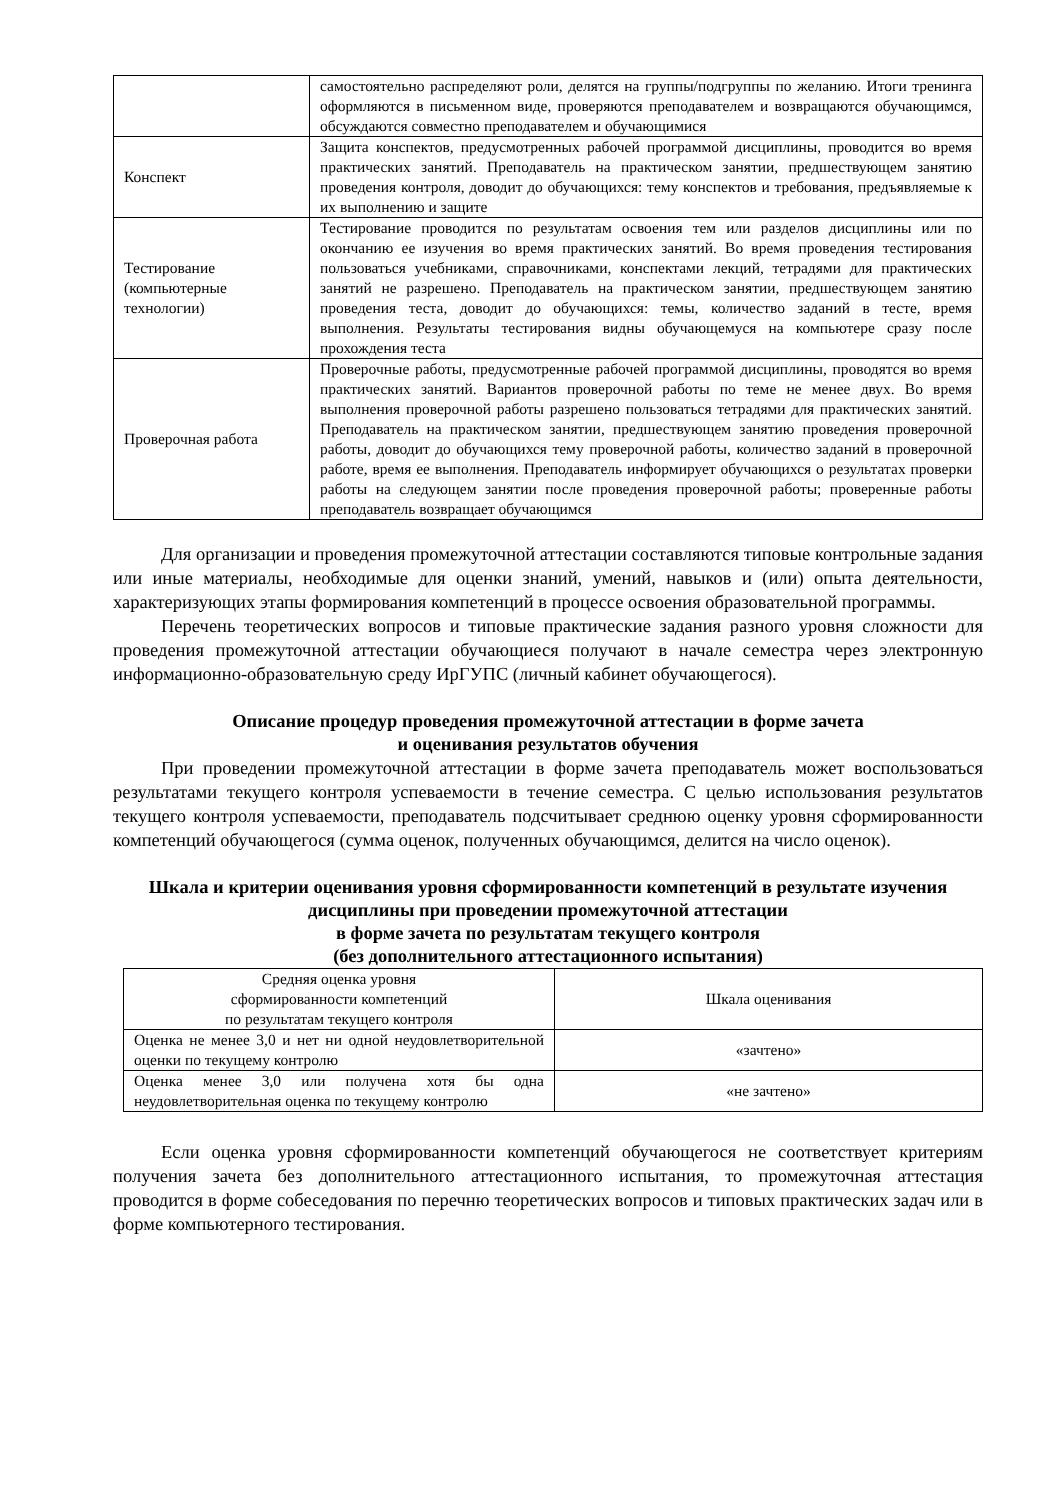| | самостоятельно распределяют роли, делятся на группы/подгруппы по желанию. Итоги тренинга оформляются в письменном виде, проверяются преподавателем и возвращаются обучающимся, обсуждаются совместно преподавателем и обучающимися |
| Конспект | Защита конспектов, предусмотренных рабочей программой дисциплины, проводится во время практических занятий. Преподаватель на практическом занятии, предшествующем занятию проведения контроля, доводит до обучающихся: тему конспектов и требования, предъявляемые к их выполнению и защите |
| Тестирование (компьютерные технологии) | Тестирование проводится по результатам освоения тем или разделов дисциплины или по окончанию ее изучения во время практических занятий. Во время проведения тестирования пользоваться учебниками, справочниками, конспектами лекций, тетрадями для практических занятий не разрешено. Преподаватель на практическом занятии, предшествующем занятию проведения теста, доводит до обучающихся: темы, количество заданий в тесте, время выполнения. Результаты тестирования видны обучающемуся на компьютере сразу после прохождения теста |
| Проверочная работа | Проверочные работы, предусмотренные рабочей программой дисциплины, проводятся во время практических занятий. Вариантов проверочной работы по теме не менее двух. Во время выполнения проверочной работы разрешено пользоваться тетрадями для практических занятий. Преподаватель на практическом занятии, предшествующем занятию проведения проверочной работы, доводит до обучающихся тему проверочной работы, количество заданий в проверочной работе, время ее выполнения. Преподаватель информирует обучающихся о результатах проверки работы на следующем занятии после проведения проверочной работы; проверенные работы преподаватель возвращает обучающимся |
Для организации и проведения промежуточной аттестации составляются типовые контрольные задания или иные материалы, необходимые для оценки знаний, умений, навыков и (или) опыта деятельности, характеризующих этапы формирования компетенций в процессе освоения образовательной программы.
Перечень теоретических вопросов и типовые практические задания разного уровня сложности для проведения промежуточной аттестации обучающиеся получают в начале семестра через электронную информационно-образовательную среду ИрГУПС (личный кабинет обучающегося).
Описание процедур проведения промежуточной аттестации в форме зачета
и оценивания результатов обучения
При проведении промежуточной аттестации в форме зачета преподаватель может воспользоваться результатами текущего контроля успеваемости в течение семестра. С целью использования результатов текущего контроля успеваемости, преподаватель подсчитывает среднюю оценку уровня сформированности компетенций обучающегося (сумма оценок, полученных обучающимся, делится на число оценок).
Шкала и критерии оценивания уровня сформированности компетенций в результате изучения дисциплины при проведении промежуточной аттестации
в форме зачета по результатам текущего контроля
(без дополнительного аттестационного испытания)
| Средняя оценка уровня сформированности компетенций по результатам текущего контроля | Шкала оценивания |
| --- | --- |
| Оценка не менее 3,0 и нет ни одной неудовлетворительной оценки по текущему контролю | «зачтено» |
| Оценка менее 3,0 или получена хотя бы одна неудовлетворительная оценка по текущему контролю | «не зачтено» |
Если оценка уровня сформированности компетенций обучающегося не соответствует критериям получения зачета без дополнительного аттестационного испытания, то промежуточная аттестация проводится в форме собеседования по перечню теоретических вопросов и типовых практических задач или в форме компьютерного тестирования.